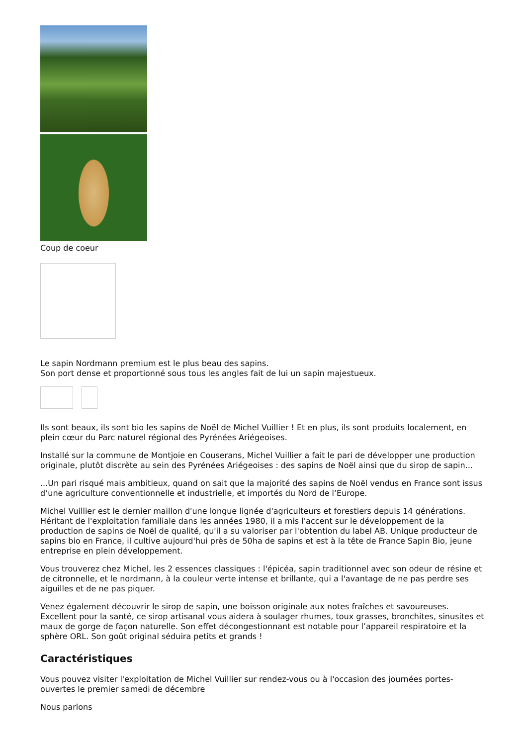Coup de coeur
Le sapin Nordmann premium est le plus beau des sapins.
Son port dense et proportionné sous tous les angles fait de lui un sapin majestueux.
Ils sont beaux, ils sont bio les sapins de Noël de Michel Vuillier ! Et en plus, ils sont produits localement, en plein cœur du Parc naturel régional des Pyrénées Ariégeoises.
Installé sur la commune de Montjoie en Couserans, Michel Vuillier a fait le pari de développer une production originale, plutôt discrète au sein des Pyrénées Ariégeoises : des sapins de Noël ainsi que du sirop de sapin...
...Un pari risqué mais ambitieux, quand on sait que la majorité des sapins de Noël vendus en France sont issus d’une agriculture conventionnelle et industrielle, et importés du Nord de l’Europe.
Michel Vuillier est le dernier maillon d'une longue lignée d'agriculteurs et forestiers depuis 14 générations. Héritant de l'exploitation familiale dans les années 1980, il a mis l'accent sur le développement de la production de sapins de Noël de qualité, qu'il a su valoriser par l'obtention du label AB. Unique producteur de sapins bio en France, il cultive aujourd'hui près de 50ha de sapins et est à la tête de France Sapin Bio, jeune entreprise en plein développement.
Vous trouverez chez Michel, les 2 essences classiques : l'épicéa, sapin traditionnel avec son odeur de résine et de citronnelle, et le nordmann, à la couleur verte intense et brillante, qui a l'avantage de ne pas perdre ses aiguilles et de ne pas piquer.
Venez également découvrir le sirop de sapin, une boisson originale aux notes fraîches et savoureuses. Excellent pour la santé, ce sirop artisanal vous aidera à soulager rhumes, toux grasses, bronchites, sinusites et maux de gorge de façon naturelle. Son effet décongestionnant est notable pour l’appareil respiratoire et la sphère ORL. Son goût original séduira petits et grands !
Caractéristiques
Vous pouvez visiter l'exploitation de Michel Vuillier sur rendez-vous ou à l'occasion des journées portes-ouvertes le premier samedi de décembre
Nous parlons